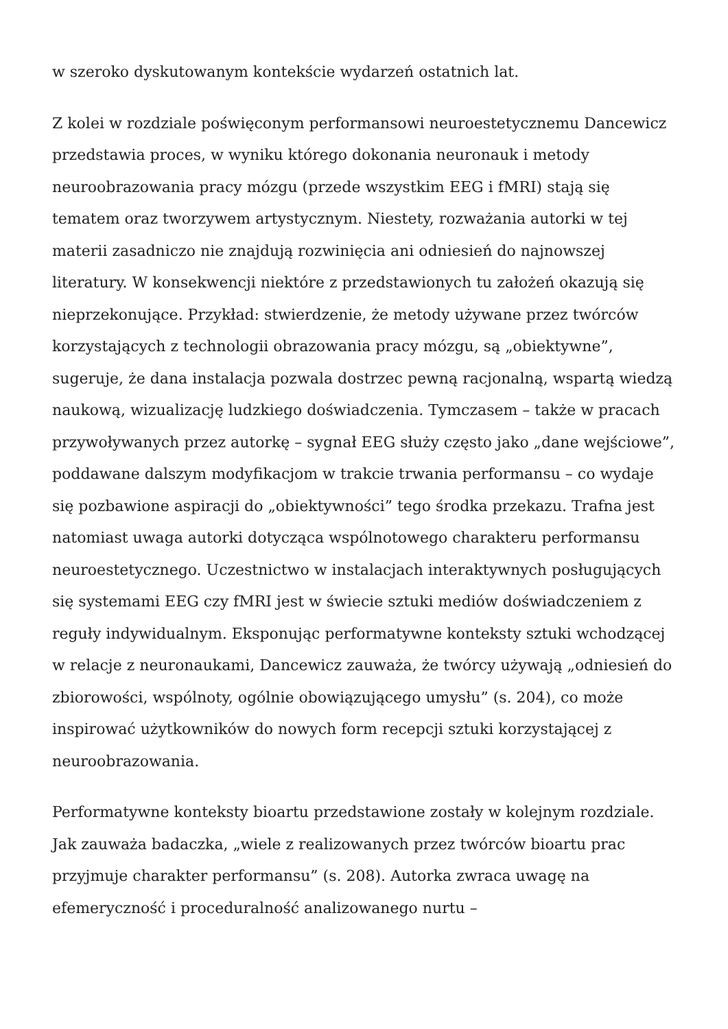w szeroko dyskutowanym kontekście wydarzeń ostatnich lat.
Z kolei w rozdziale poświęconym performansowi neuroestetycznemu Dancewicz przedstawia proces, w wyniku którego dokonania neuronauk i metody neuroobrazowania pracy mózgu (przede wszystkim EEG i fMRI) stają się tematem oraz tworzywem artystycznym. Niestety, rozważania autorki w tej materii zasadniczo nie znajdują rozwinięcia ani odniesień do najnowszej literatury. W konsekwencji niektóre z przedstawionych tu założeń okazują się nieprzekonujące. Przykład: stwierdzenie, że metody używane przez twórców korzystających z technologii obrazowania pracy mózgu, są „obiektywne”, sugeruje, że dana instalacja pozwala dostrzec pewną racjonalną, wspartą wiedzą naukową, wizualizację ludzkiego doświadczenia. Tymczasem – także w pracach przywoływanych przez autorkę – sygnał EEG służy często jako „dane wejściowe”, poddawane dalszym modyfikacjom w trakcie trwania performansu – co wydaje się pozbawione aspiracji do „obiektywności” tego środka przekazu. Trafna jest natomiast uwaga autorki dotycząca wspólnotowego charakteru performansu neuroestetycznego. Uczestnictwo w instalacjach interaktywnych posługujących się systemami EEG czy fMRI jest w świecie sztuki mediów doświadczeniem z reguły indywidualnym. Eksponując performatywne konteksty sztuki wchodzącej w relacje z neuronaukami, Dancewicz zauważa, że twórcy używają „odniesień do zbiorowości, wspólnoty, ogólnie obowiązującego umysłu” (s. 204), co może inspirować użytkowników do nowych form recepcji sztuki korzystającej z neuroobrazowania.
Performatywne konteksty bioartu przedstawione zostały w kolejnym rozdziale. Jak zauważa badaczka, „wiele z realizowanych przez twórców bioartu prac przyjmuje charakter performansu” (s. 208). Autorka zwraca uwagę na efemeryczność i proceduralność analizowanego nurtu –